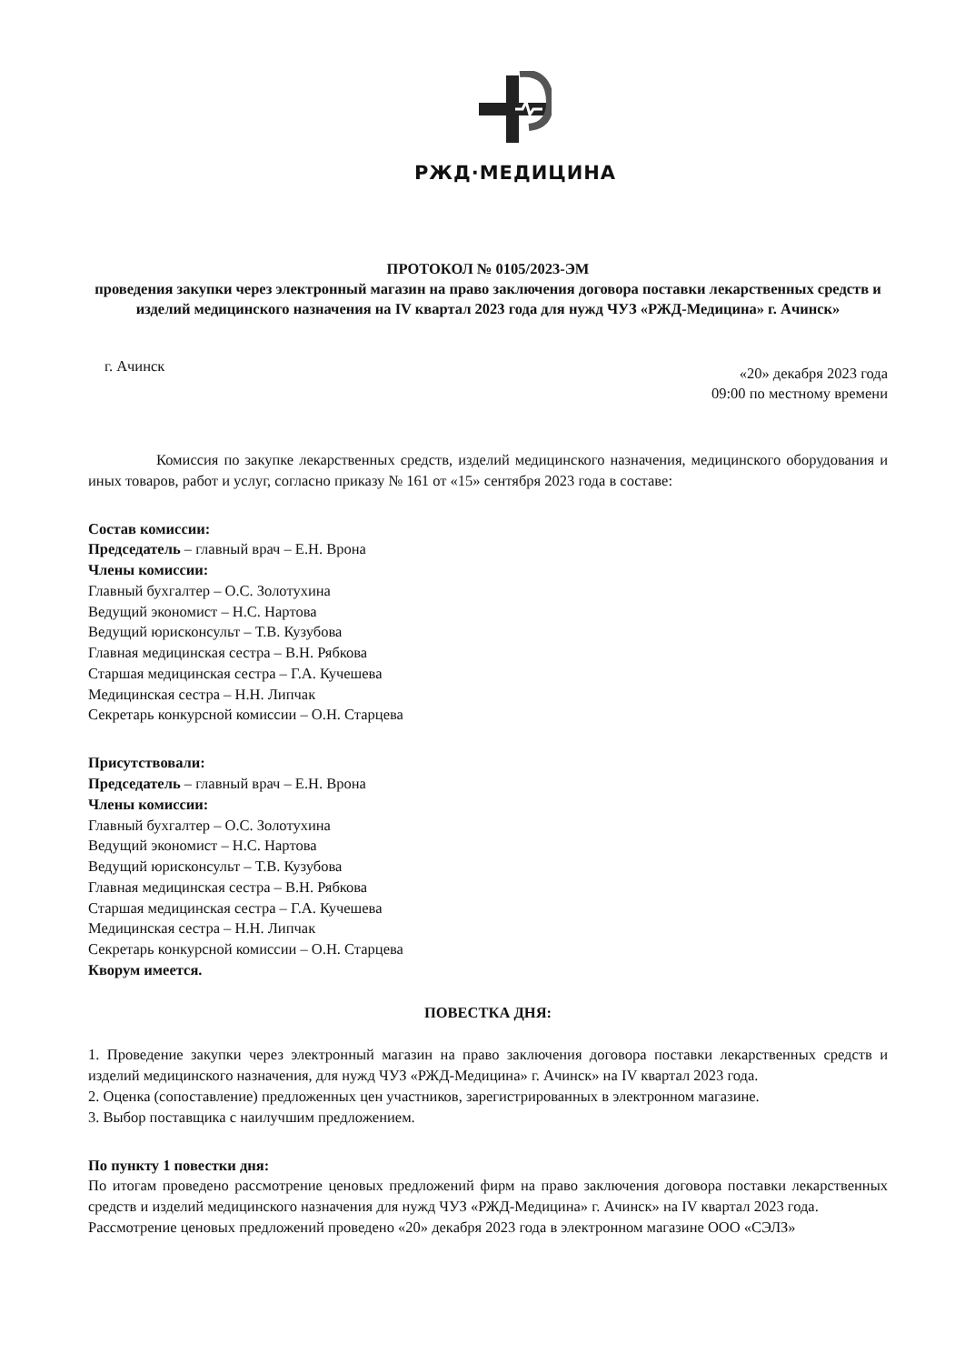РЖД·МЕДИЦИНА
ПРОТОКОЛ № 0105/2023-ЭМ
проведения закупки через электронный магазин на право заключения договора поставки лекарственных средств и изделий медицинского назначения на IV квартал 2023 года для нужд ЧУЗ «РЖД-Медицина» г. Ачинск»
г. Ачинск
«20» декабря 2023 года
09:00 по местному времени
Комиссия по закупке лекарственных средств, изделий медицинского назначения, медицинского оборудования и иных товаров, работ и услуг, согласно приказу № 161 от «15» сентября 2023 года в составе:
Состав комиссии:
Председатель – главный врач – Е.Н. Врона
Члены комиссии:
Главный бухгалтер – О.С. Золотухина
Ведущий экономист – Н.С. Нартова
Ведущий юрисконсульт – Т.В. Кузубова
Главная медицинская сестра – В.Н. Рябкова
Старшая медицинская сестра – Г.А. Кучешева
Медицинская сестра – Н.Н. Липчак
Секретарь конкурсной комиссии – О.Н. Старцева
Присутствовали:
Председатель – главный врач – Е.Н. Врона
Члены комиссии:
Главный бухгалтер – О.С. Золотухина
Ведущий экономист – Н.С. Нартова
Ведущий юрисконсульт – Т.В. Кузубова
Главная медицинская сестра – В.Н. Рябкова
Старшая медицинская сестра – Г.А. Кучешева
Медицинская сестра – Н.Н. Липчак
Секретарь конкурсной комиссии – О.Н. Старцева
Кворум имеется.
ПОВЕСТКА ДНЯ:
1. Проведение закупки через электронный магазин на право заключения договора поставки лекарственных средств и изделий медицинского назначения, для нужд ЧУЗ «РЖД-Медицина» г. Ачинск» на IV квартал 2023 года.
2. Оценка (сопоставление) предложенных цен участников, зарегистрированных в электронном магазине.
3. Выбор поставщика с наилучшим предложением.
По пункту 1 повестки дня:
По итогам проведено рассмотрение ценовых предложений фирм на право заключения договора поставки лекарственных средств и изделий медицинского назначения для нужд ЧУЗ «РЖД-Медицина» г. Ачинск» на IV квартал 2023 года.
Рассмотрение ценовых предложений проведено «20» декабря 2023 года в электронном магазине ООО «СЭЛЗ»